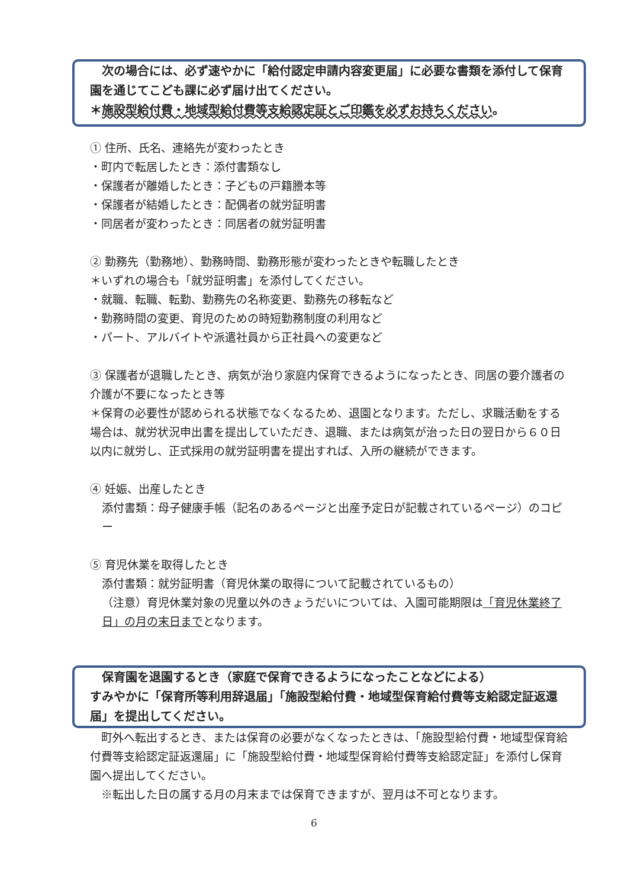次の場合には、必ず速やかに「給付認定申請内容変更届」に必要な書類を添付して保育園を通じてこども課に必ず届け出てください。
＊施設型給付費・地域型給付費等支給認定証とご印鑑を必ずお持ちください。
① 住所、氏名、連絡先が変わったとき
・町内で転居したとき：添付書類なし
・保護者が離婚したとき：子どもの戸籍謄本等
・保護者が結婚したとき：配偶者の就労証明書
・同居者が変わったとき：同居者の就労証明書
② 勤務先（勤務地）、勤務時間、勤務形態が変わったときや転職したとき
＊いずれの場合も「就労証明書」を添付してください。
・就職、転職、転勤、勤務先の名称変更、勤務先の移転など
・勤務時間の変更、育児のための時短勤務制度の利用など
・パート、アルバイトや派遣社員から正社員への変更など
③ 保護者が退職したとき、病気が治り家庭内保育できるようになったとき、同居の要介護者の介護が不要になったとき等
＊保育の必要性が認められる状態でなくなるため、退園となります。ただし、求職活動をする場合は、就労状況申出書を提出していただき、退職、または病気が治った日の翌日から６０日以内に就労し、正式採用の就労証明書を提出すれば、入所の継続ができます。
④ 妊娠、出産したとき
添付書類：母子健康手帳（記名のあるページと出産予定日が記載されているページ）のコピー
⑤ 育児休業を取得したとき
添付書類：就労証明書（育児休業の取得について記載されているもの）
（注意）育児休業対象の児童以外のきょうだいについては、入園可能期限は「育児休業終了日」の月の末日までとなります。
　保育園を退園するとき（家庭で保育できるようになったことなどによる）
すみやかに「保育所等利用辞退届」「施設型給付費・地域型保育給付費等支給認定証返還届」を提出してください。
　町外へ転出するとき、または保育の必要がなくなったときは、「施設型給付費・地域型保育給付費等支給認定証返還届」に「施設型給付費・地域型保育給付費等支給認定証」を添付し保育園へ提出してください。
　※転出した日の属する月の月末までは保育できますが、翌月は不可となります。
6